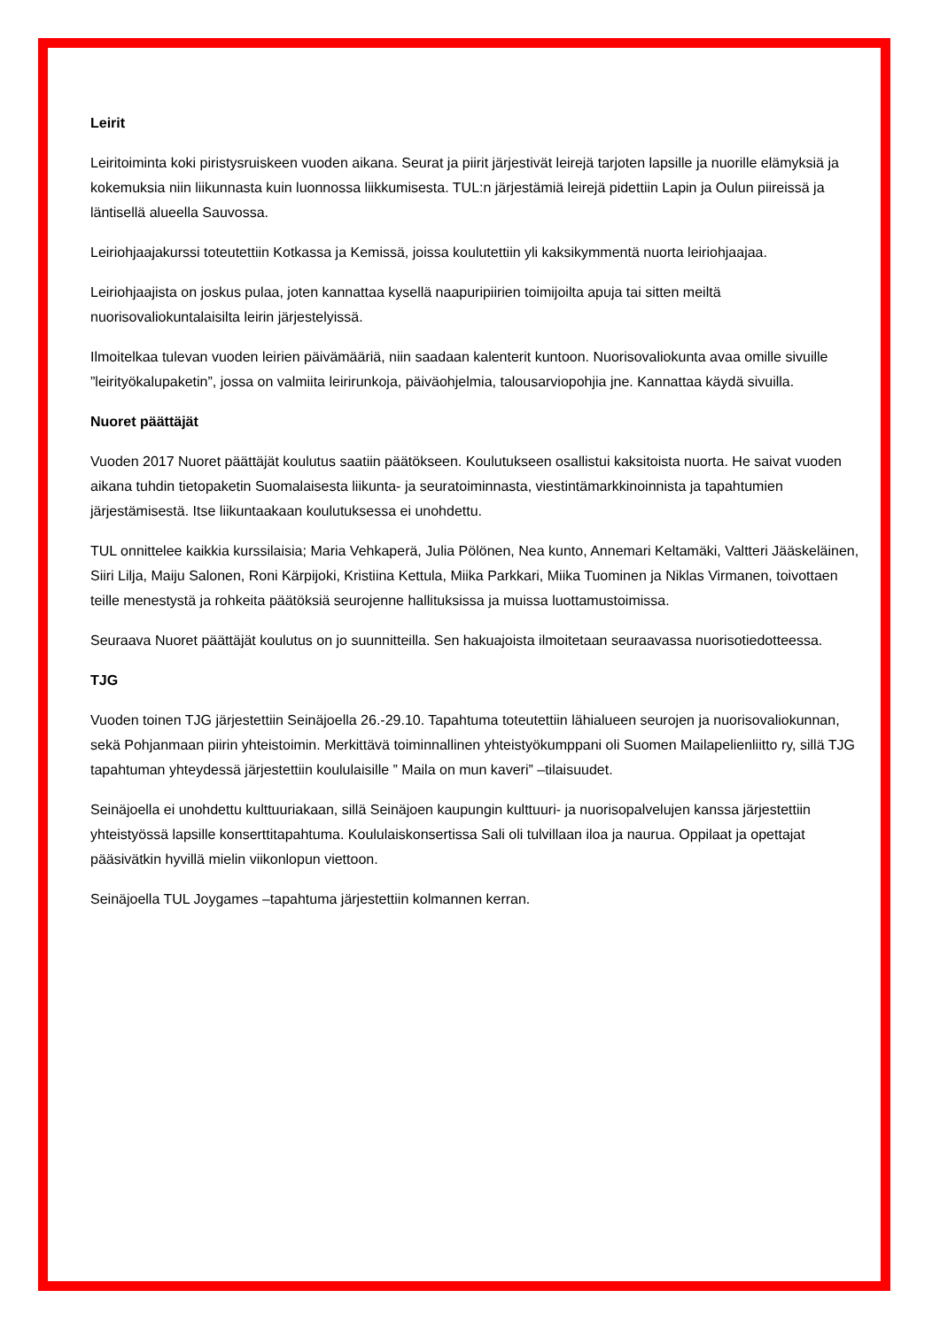Leirit
Leiritoiminta koki piristysruiskeen vuoden aikana. Seurat ja piirit järjestivät leirejä tarjoten lapsille ja nuorille elämyksiä ja kokemuksia niin liikunnasta kuin luonnossa liikkumisesta. TUL:n järjestämiä leirejä pidettiin Lapin ja Oulun piireissä ja läntisellä alueella Sauvossa.
Leiriohjaajakurssi toteutettiin Kotkassa ja Kemissä, joissa koulutettiin yli kaksikymmentä nuorta leiriohjaajaa.
Leiriohjaajista on joskus pulaa, joten kannattaa kysellä naapuripiirien toimijoilta apuja tai sitten meiltä nuorisovaliokuntalaisilta leirin järjestelyissä.
Ilmoitelkaa tulevan vuoden leirien päivämääriä, niin saadaan kalenterit kuntoon. Nuorisovaliokunta avaa omille sivuille ”leirityökalupaketin”, jossa on valmiita leirirunkoja, päiväohjelmia, talousarviopohjia jne. Kannattaa käydä sivuilla.
Nuoret päättäjät
Vuoden 2017 Nuoret päättäjät koulutus saatiin päätökseen. Koulutukseen osallistui kaksitoista nuorta. He saivat vuoden aikana tuhdin tietopaketin Suomalaisesta liikunta- ja seuratoiminnasta, viestintämarkkinoinnista ja tapahtumien järjestämisestä. Itse liikuntaakaan koulutuksessa ei unohdettu.
TUL onnittelee kaikkia kurssilaisia; Maria Vehkaperä, Julia Pölönen, Nea kunto, Annemari Keltamäki, Valtteri Jääskeläinen, Siiri Lilja, Maiju Salonen, Roni Kärpijoki, Kristiina Kettula, Miika Parkkari, Miika Tuominen ja Niklas Virmanen, toivottaen teille menestystä ja rohkeita päätöksiä seurojenne hallituksissa ja muissa luottamustoimissa.
Seuraava Nuoret päättäjät koulutus on jo suunnitteilla. Sen hakuajoista ilmoitetaan seuraavassa nuorisotiedotteessa.
TJG
Vuoden toinen TJG järjestettiin Seinäjoella 26.-29.10. Tapahtuma toteutettiin lähialueen seurojen ja nuorisovaliokunnan, sekä Pohjanmaan piirin yhteistoimin. Merkittävä toiminnallinen yhteistyökumppani oli Suomen Mailapelienliitto ry, sillä TJG tapahtuman yhteydessä järjestettiin koululaisille ” Maila on mun kaveri” –tilaisuudet.
Seinäjoella ei unohdettu kulttuuriakaan, sillä Seinäjoen kaupungin kulttuuri- ja nuorisopalvelujen kanssa järjestettiin yhteistyössä lapsille konserttitapahtuma. Koululaiskonsertissa Sali oli tulvillaan iloa ja naurua. Oppilaat ja opettajat pääsivätkin hyvillä mielin viikonlopun viettoon.
Seinäjoella TUL Joygames –tapahtuma järjestettiin kolmannen kerran.